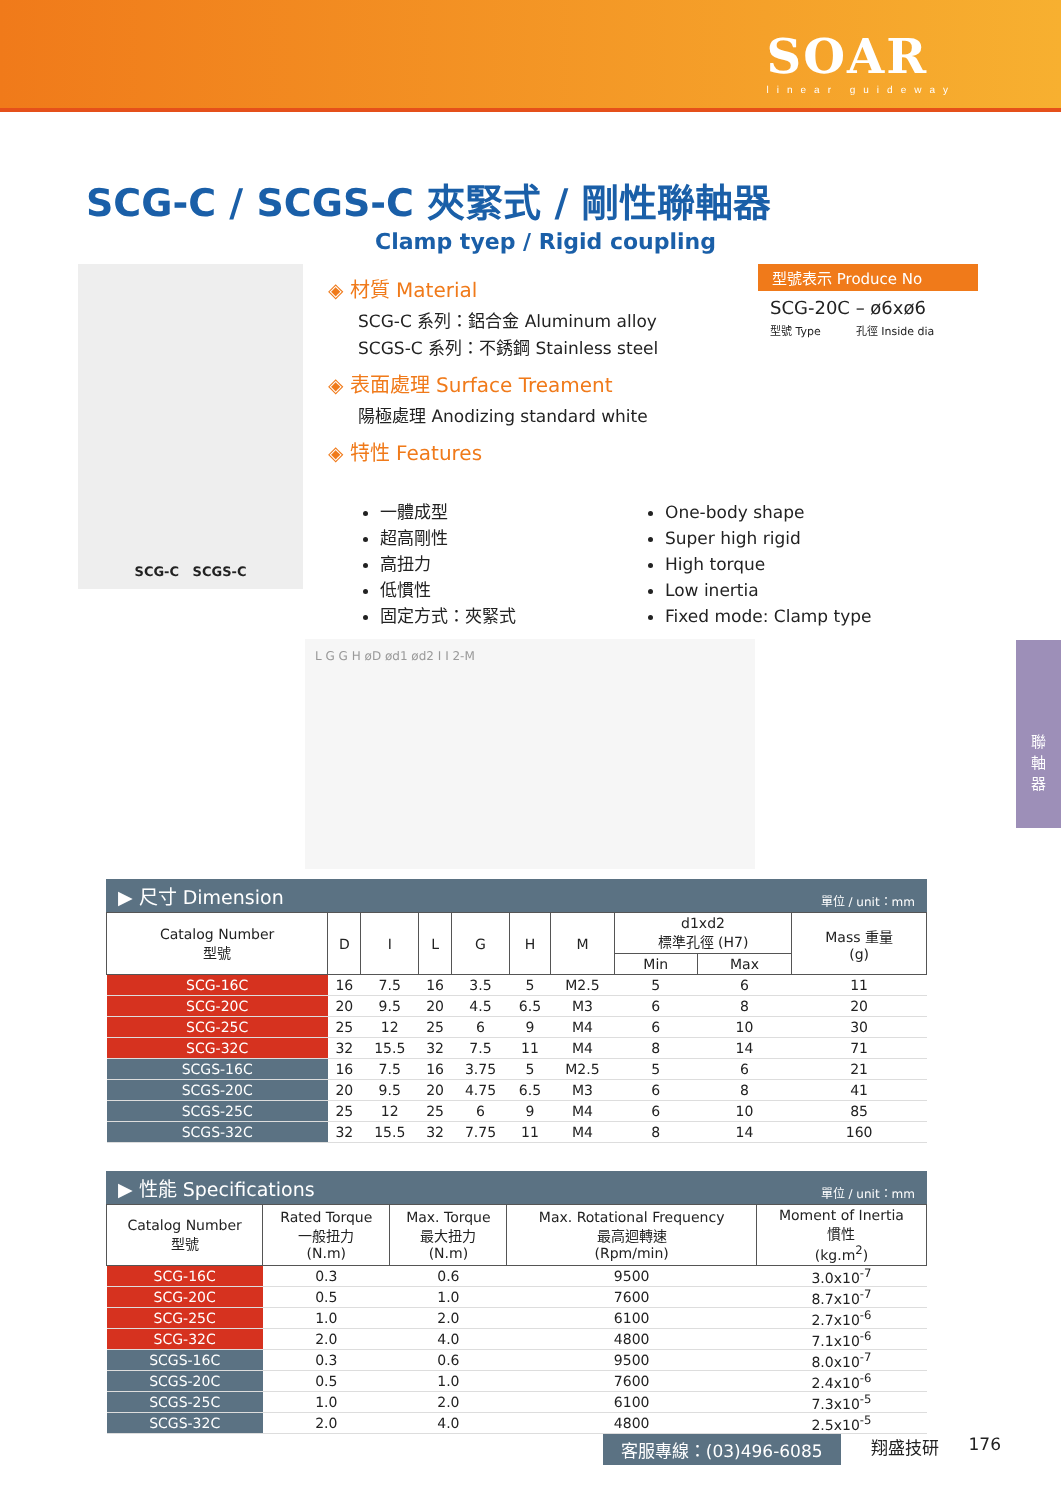SOAR
linear guideway
SCG-C / SCGS-C 夾緊式 / 剛性聯軸器
Clamp tyep / Rigid coupling
SCG-C SCGS-C
◈ 材質 Material
SCG-C 系列：鋁合金 Aluminum alloy
SCGS-C 系列：不銹鋼 Stainless steel
◈ 表面處理 Surface Treament
陽極處理 Anodizing standard white
◈ 特性 Features
型號表示 Produce No
SCG-20C – ø6xø6
型號 Type 孔徑 Inside dia
一體成型
超高剛性
高扭力
低慣性
固定方式：夾緊式
One-body shape
Super high rigid
High torque
Low inertia
Fixed mode: Clamp type
L G G H øD ød1 ød2 I I 2-M
▶ 尺寸 Dimension 單位 / unit：mm
| Catalog Number 型號 | D | I | L | G | H | M | d1xd2 標準孔徑 (H7) | | Mass 重量 (g) |
| --- | --- | --- | --- | --- | --- | --- | --- | --- | --- |
| | | | | | | | Min | Max | |
| SCG-16C | 16 | 7.5 | 16 | 3.5 | 5 | M2.5 | 5 | 6 | 11 |
| SCG-20C | 20 | 9.5 | 20 | 4.5 | 6.5 | M3 | 6 | 8 | 20 |
| SCG-25C | 25 | 12 | 25 | 6 | 9 | M4 | 6 | 10 | 30 |
| SCG-32C | 32 | 15.5 | 32 | 7.5 | 11 | M4 | 8 | 14 | 71 |
| SCGS-16C | 16 | 7.5 | 16 | 3.75 | 5 | M2.5 | 5 | 6 | 21 |
| SCGS-20C | 20 | 9.5 | 20 | 4.75 | 6.5 | M3 | 6 | 8 | 41 |
| SCGS-25C | 25 | 12 | 25 | 6 | 9 | M4 | 6 | 10 | 85 |
| SCGS-32C | 32 | 15.5 | 32 | 7.75 | 11 | M4 | 8 | 14 | 160 |
▶ 性能 Specifications 單位 / unit：mm
| Catalog Number 型號 | Rated Torque 一般扭力 (N.m) | Max. Torque 最大扭力 (N.m) | Max. Rotational Frequency 最高迴轉速 (Rpm/min) | Moment of Inertia 慣性 (kg.m<sup>2</sup>) |
| --- | --- | --- | --- | --- |
| SCG-16C | 0.3 | 0.6 | 9500 | 3.0x10<sup>-7</sup> |
| SCG-20C | 0.5 | 1.0 | 7600 | 8.7x10<sup>-7</sup> |
| SCG-25C | 1.0 | 2.0 | 6100 | 2.7x10<sup>-6</sup> |
| SCG-32C | 2.0 | 4.0 | 4800 | 7.1x10<sup>-6</sup> |
| SCGS-16C | 0.3 | 0.6 | 9500 | 8.0x10<sup>-7</sup> |
| SCGS-20C | 0.5 | 1.0 | 7600 | 2.4x10<sup>-6</sup> |
| SCGS-25C | 1.0 | 2.0 | 6100 | 7.3x10<sup>-5</sup> |
| SCGS-32C | 2.0 | 4.0 | 4800 | 2.5x10<sup>-5</sup> |
聯
軸
器
客服專線：(03)496-6085 翔盛技研 176